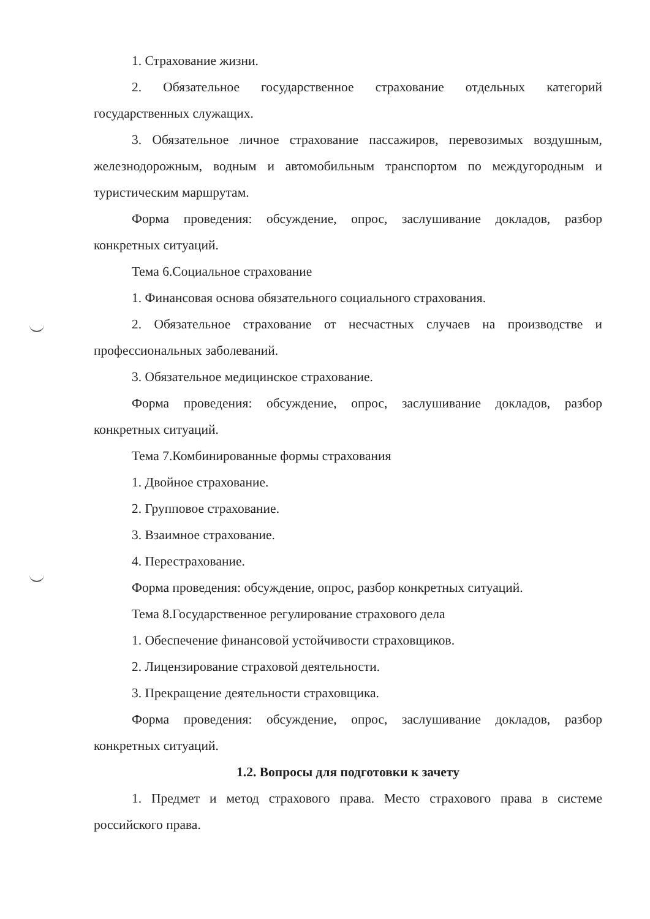1. Страхование жизни.
2. Обязательное государственное страхование отдельных категорий государственных служащих.
3. Обязательное личное страхование пассажиров, перевозимых воздушным, железнодорожным, водным и автомобильным транспортом по междугородным и туристическим маршрутам.
Форма проведения: обсуждение, опрос, заслушивание докладов, разбор конкретных ситуаций.
Тема 6.Социальное страхование
1. Финансовая основа обязательного социального страхования.
2. Обязательное страхование от несчастных случаев на производстве и профессиональных заболеваний.
3. Обязательное медицинское страхование.
Форма проведения: обсуждение, опрос, заслушивание докладов, разбор конкретных ситуаций.
Тема 7.Комбинированные формы страхования
1. Двойное страхование.
2. Групповое страхование.
3. Взаимное страхование.
4. Перестрахование.
Форма проведения: обсуждение, опрос, разбор конкретных ситуаций.
Тема 8.Государственное регулирование страхового дела
1. Обеспечение финансовой устойчивости страховщиков.
2. Лицензирование страховой деятельности.
3. Прекращение деятельности страховщика.
Форма проведения: обсуждение, опрос, заслушивание докладов, разбор конкретных ситуаций.
1.2. Вопросы для подготовки к зачету
1. Предмет и метод страхового права. Место страхового права в системе российского права.